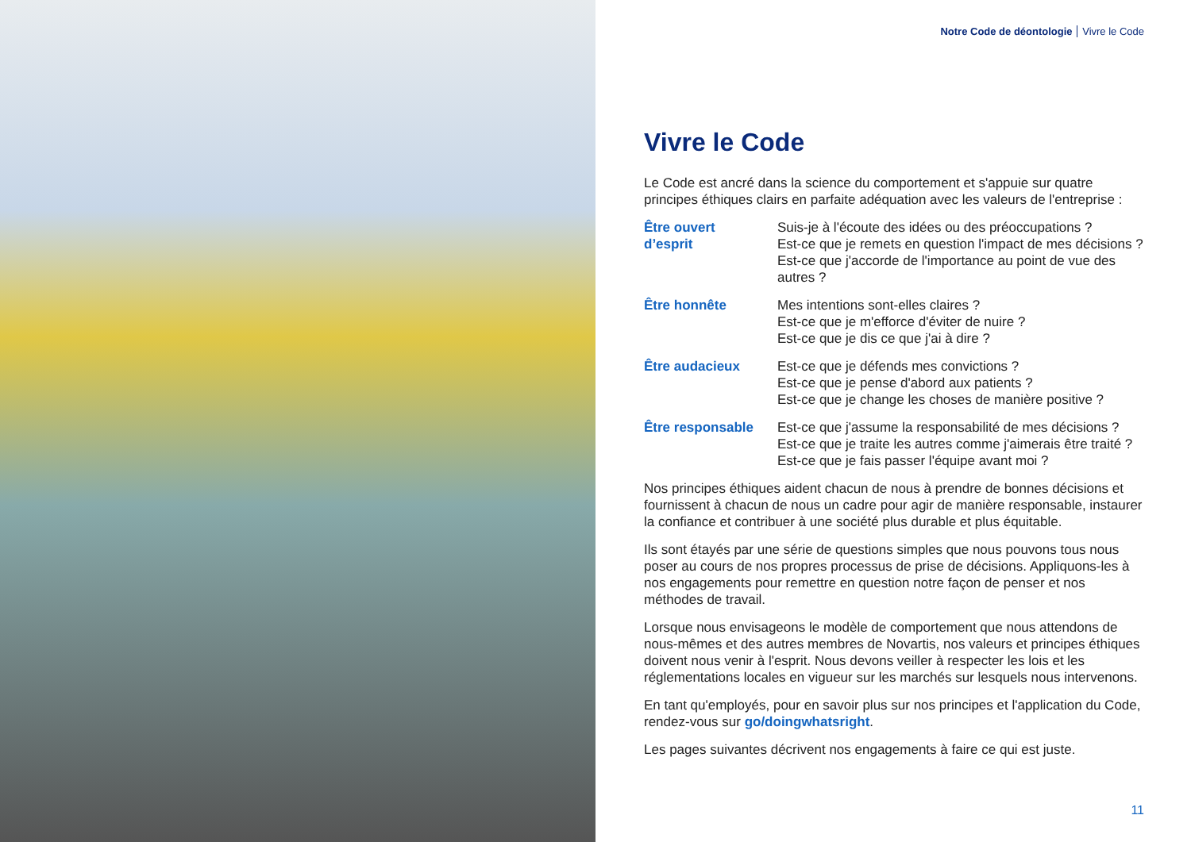Notre Code de déontologie Vivre le Code
Vivre le Code
Le Code est ancré dans la science du comportement et s'appuie sur quatre principes éthiques clairs en parfaite adéquation avec les valeurs de l'entreprise :
Être ouvert
d’esprit
Suis-je à l'écoute des idées ou des préoccupations ?
Est-ce que je remets en question l'impact de mes décisions ?
Est-ce que j'accorde de l'importance au point de vue des autres ?
Être honnête Mes intentions sont-elles claires ?
Est-ce que je m'efforce d'éviter de nuire ?
Est-ce que je dis ce que j'ai à dire ?
Être audacieux Est-ce que je défends mes convictions ?
Est-ce que je pense d'abord aux patients ?
Est-ce que je change les choses de manière positive ?
Être responsable Est-ce que j'assume la responsabilité de mes décisions ?
Est-ce que je traite les autres comme j'aimerais être traité ?
Est-ce que je fais passer l'équipe avant moi ?
Nos principes éthiques aident chacun de nous à prendre de bonnes décisions et fournissent à chacun de nous un cadre pour agir de manière responsable, instaurer la confiance et contribuer à une société plus durable et plus équitable.
Ils sont étayés par une série de questions simples que nous pouvons tous nous poser au cours de nos propres processus de prise de décisions. Appliquons-les à nos engagements pour remettre en question notre façon de penser et nos méthodes de travail.
Lorsque nous envisageons le modèle de comportement que nous attendons de nous-mêmes et des autres membres de Novartis, nos valeurs et principes éthiques doivent nous venir à l'esprit. Nous devons veiller à respecter les lois et les réglementations locales en vigueur sur les marchés sur lesquels nous intervenons.
En tant qu'employés, pour en savoir plus sur nos principes et l'application du Code, rendez-vous sur go/doingwhatsright.
Les pages suivantes décrivent nos engagements à faire ce qui est juste.
11